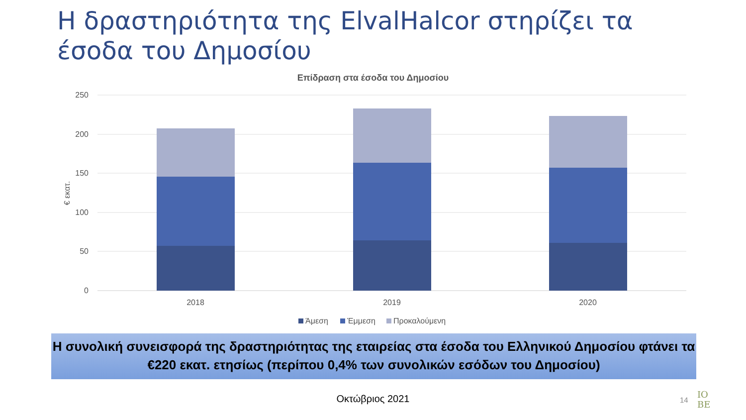Η δραστηριότητα της ElvalHalcor στηρίζει τα έσοδα του Δημοσίου
Επίδραση στα έσοδα του Δημοσίου
250
200
150
100
50
0
€ εκατ.
2018
2019
2020
Άμεση
Έμμεση
Προκαλούμενη
Η συνολική συνεισφορά της δραστηριότητας της εταιρείας στα έσοδα του Ελληνικού Δημοσίου φτάνει τα €220 εκατ. ετησίως (περίπου 0,4% των συνολικών εσόδων του Δημοσίου)
Οκτώβριος 2021 14
IO
BE